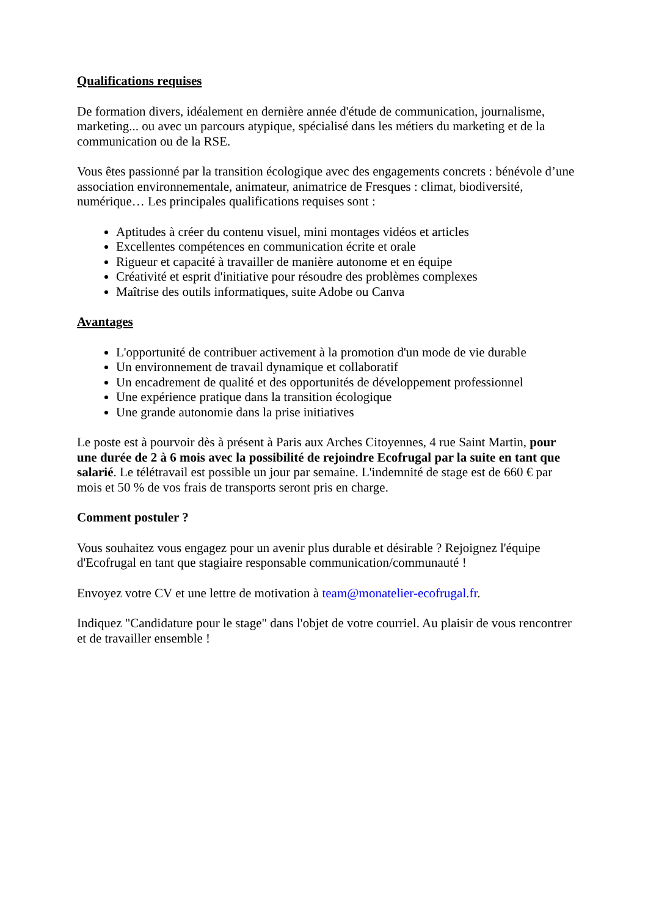Qualifications requises
De formation divers, idéalement en dernière année d'étude de communication, journalisme, marketing... ou avec un parcours atypique, spécialisé dans les métiers du marketing et de la communication ou de la RSE.
Vous êtes passionné par la transition écologique avec des engagements concrets : bénévole d’une association environnementale, animateur, animatrice de Fresques : climat, biodiversité, numérique… Les principales qualifications requises sont :
Aptitudes à créer du contenu visuel, mini montages vidéos et articles
Excellentes compétences en communication écrite et orale
Rigueur et capacité à travailler de manière autonome et en équipe
Créativité et esprit d'initiative pour résoudre des problèmes complexes
Maîtrise des outils informatiques, suite Adobe ou Canva
Avantages
L'opportunité de contribuer activement à la promotion d'un mode de vie durable
Un environnement de travail dynamique et collaboratif
Un encadrement de qualité et des opportunités de développement professionnel
Une expérience pratique dans la transition écologique
Une grande autonomie dans la prise initiatives
Le poste est à pourvoir dès à présent à Paris aux Arches Citoyennes, 4 rue Saint Martin, pour une durée de 2 à 6 mois avec la possibilité de rejoindre Ecofrugal par la suite en tant que salarié. Le télétravail est possible un jour par semaine. L'indemnité de stage est de 660 € par mois et 50 % de vos frais de transports seront pris en charge.
Comment postuler ?
Vous souhaitez vous engagez pour un avenir plus durable et désirable ? Rejoignez l'équipe d'Ecofrugal en tant que stagiaire responsable communication/communauté !
Envoyez votre CV et une lettre de motivation à team@monatelier-ecofrugal.fr.
Indiquez "Candidature pour le stage" dans l'objet de votre courriel. Au plaisir de vous rencontrer et de travailler ensemble !